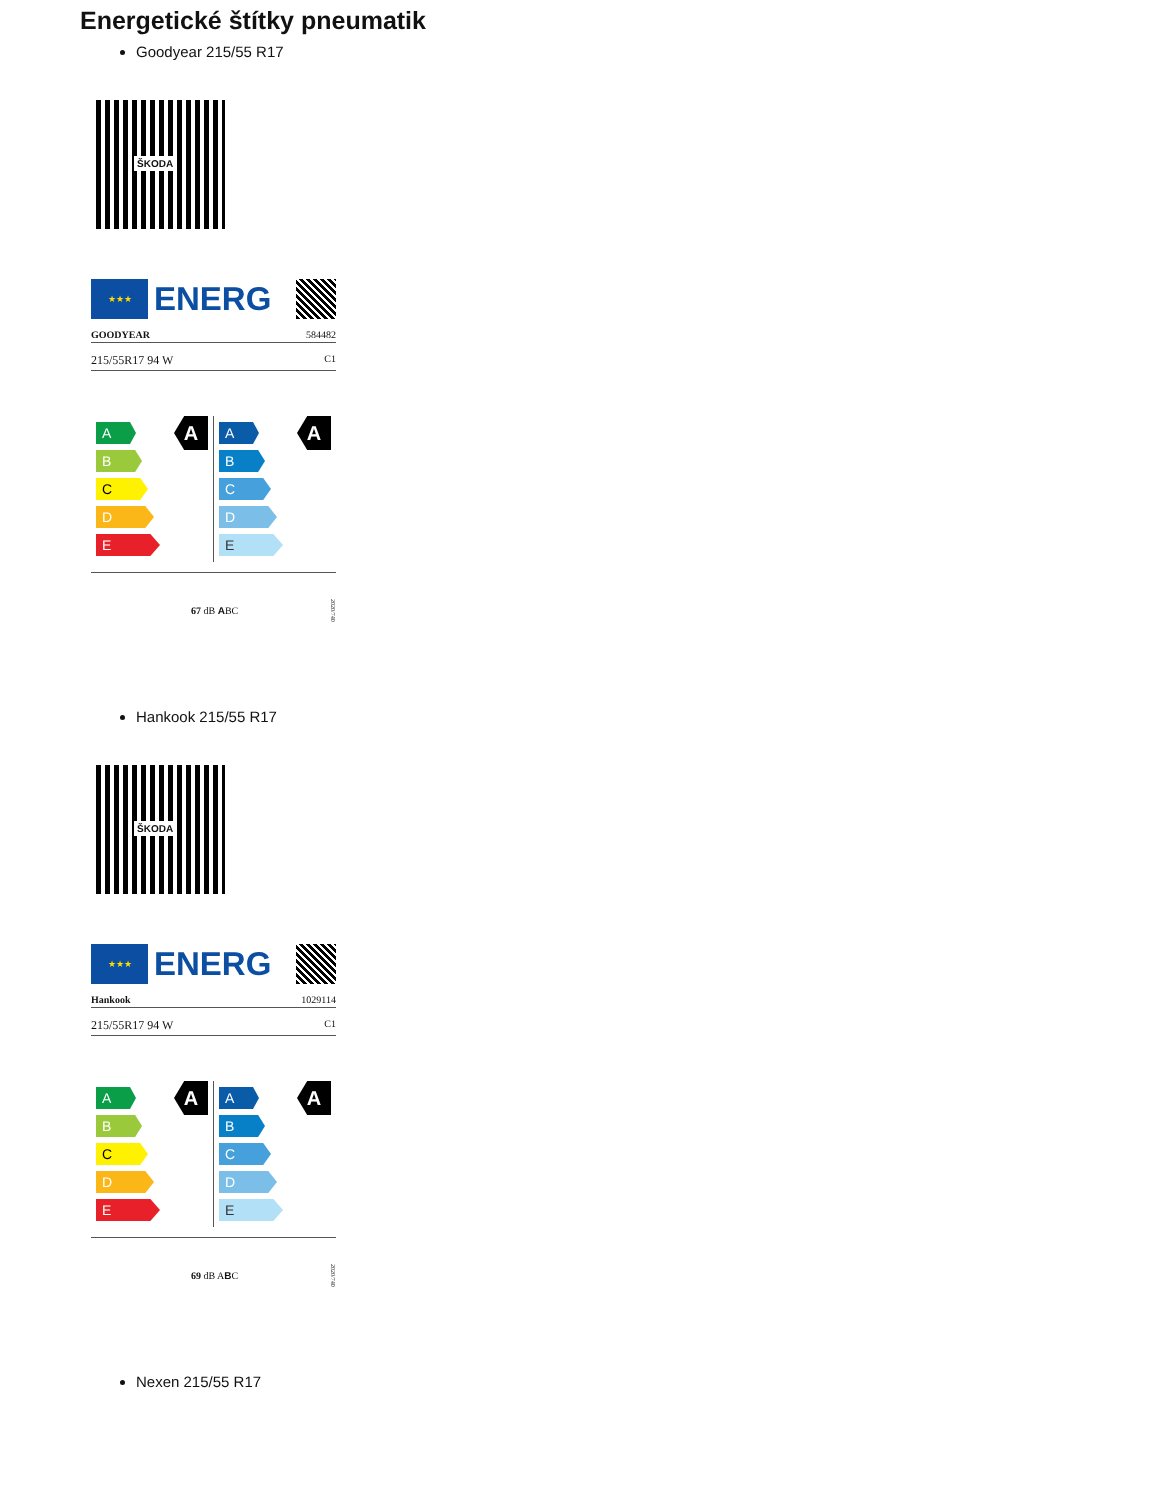Energetické štítky pneumatik
Goodyear 215/55 R17
ŠKODA
★★★
ENERG
GOODYEAR 584482
215/55R17 94 W C1
A
B
C
D
E
A
A
B
C
D
E
A
67 dB ABC 2020/740
Hankook 215/55 R17
ŠKODA
★★★
ENERG
Hankook 1029114
215/55R17 94 W C1
A
B
C
D
E
A
A
B
C
D
E
A
69 dB ABC 2020/740
Nexen 215/55 R17